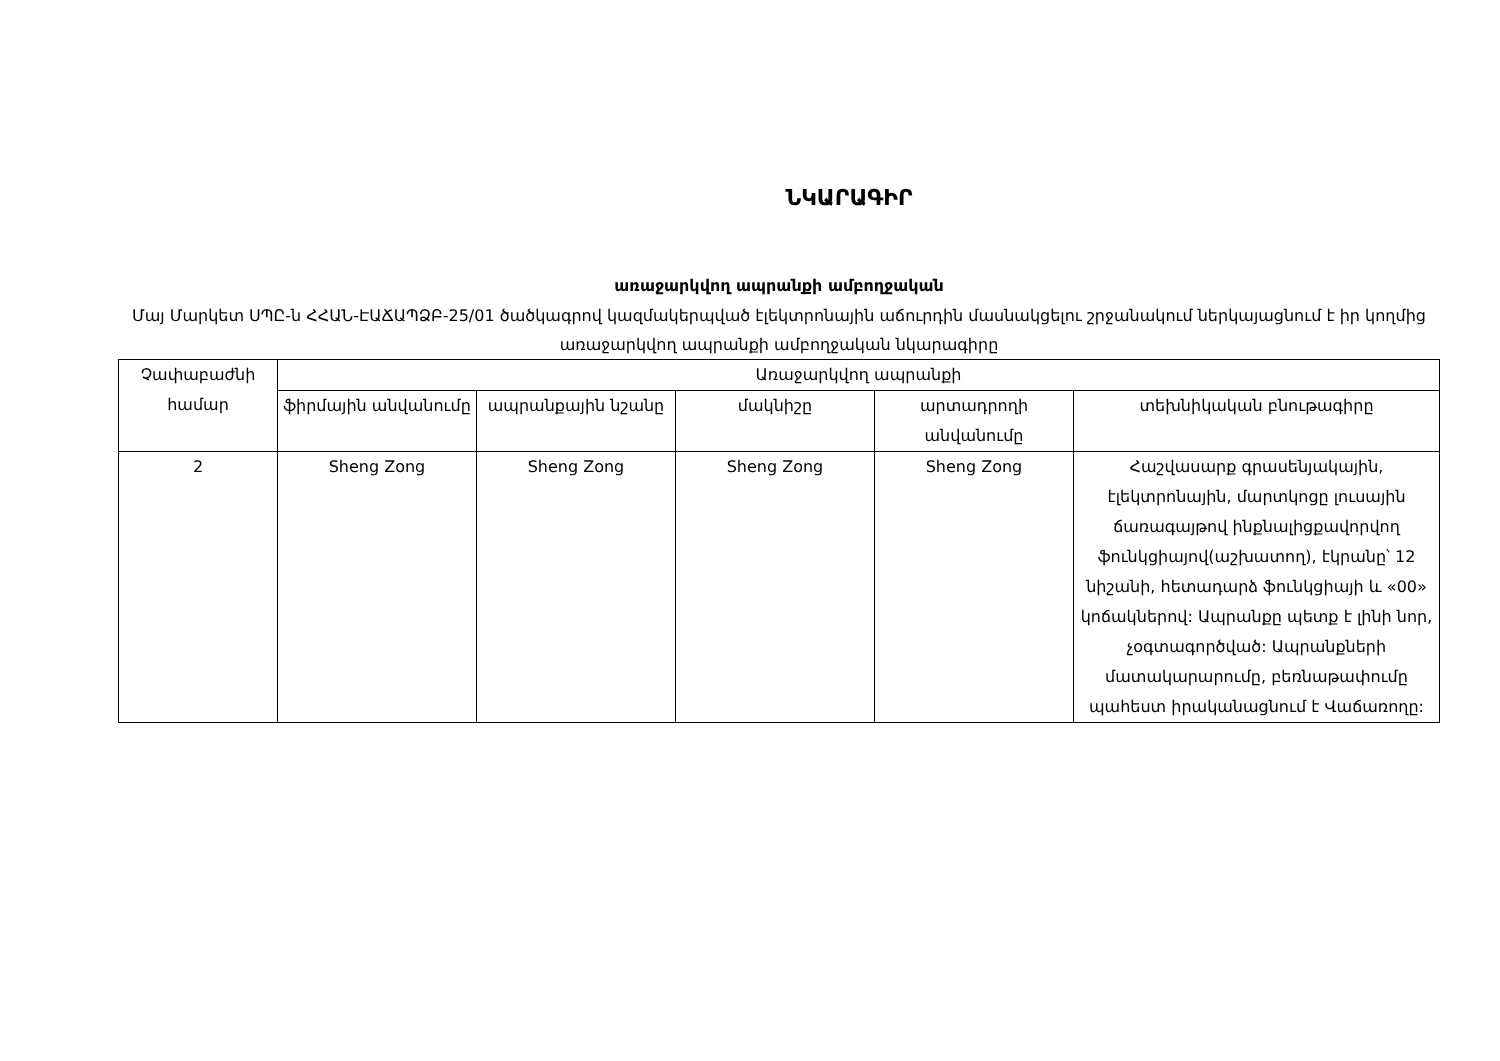ՆԿԱՐԱԳԻՐ
առաջարկվող ապրանքի ամբողջական
Մայ Մարկետ ՍՊԸ-ն ՀՀԱՆ-ԷԱՃԱՊՁԲ-25/01 ծածկագրով կազմակերպված էլեկտրոնային աճուրդին մասնակցելու շրջանակում ներկայացնում է իր կողմից առաջարկվող ապրանքի ամբողջական նկարագիրը
| Չափաբաժնի համար | Առաջարկվող ապրանքի | | | | |
| --- | --- | --- | --- | --- | --- |
| | ֆիրմային անվանումը | ապրանքային նշանը | մակնիշը | արտադրողի անվանումը | տեխնիկական բնութագիրը |
| 2 | Sheng Zong | Sheng Zong | Sheng Zong | Sheng Zong | Հաշվասարք գրասենյակային, էլեկտրոնային, մարտկոցը լուսային ճառագայթով ինքնալիցքավորվող ֆունկցիայով(աշխատող), էկրանը՝ 12 նիշանի, հետադարձ ֆունկցիայի և «00» կոճակներով: Ապրանքը պետք է լինի նոր, չօգտագործված: Ապրանքների մատակարարումը, բեռնաթափումը պահեստ իրականացնում է Վաճառողը: |